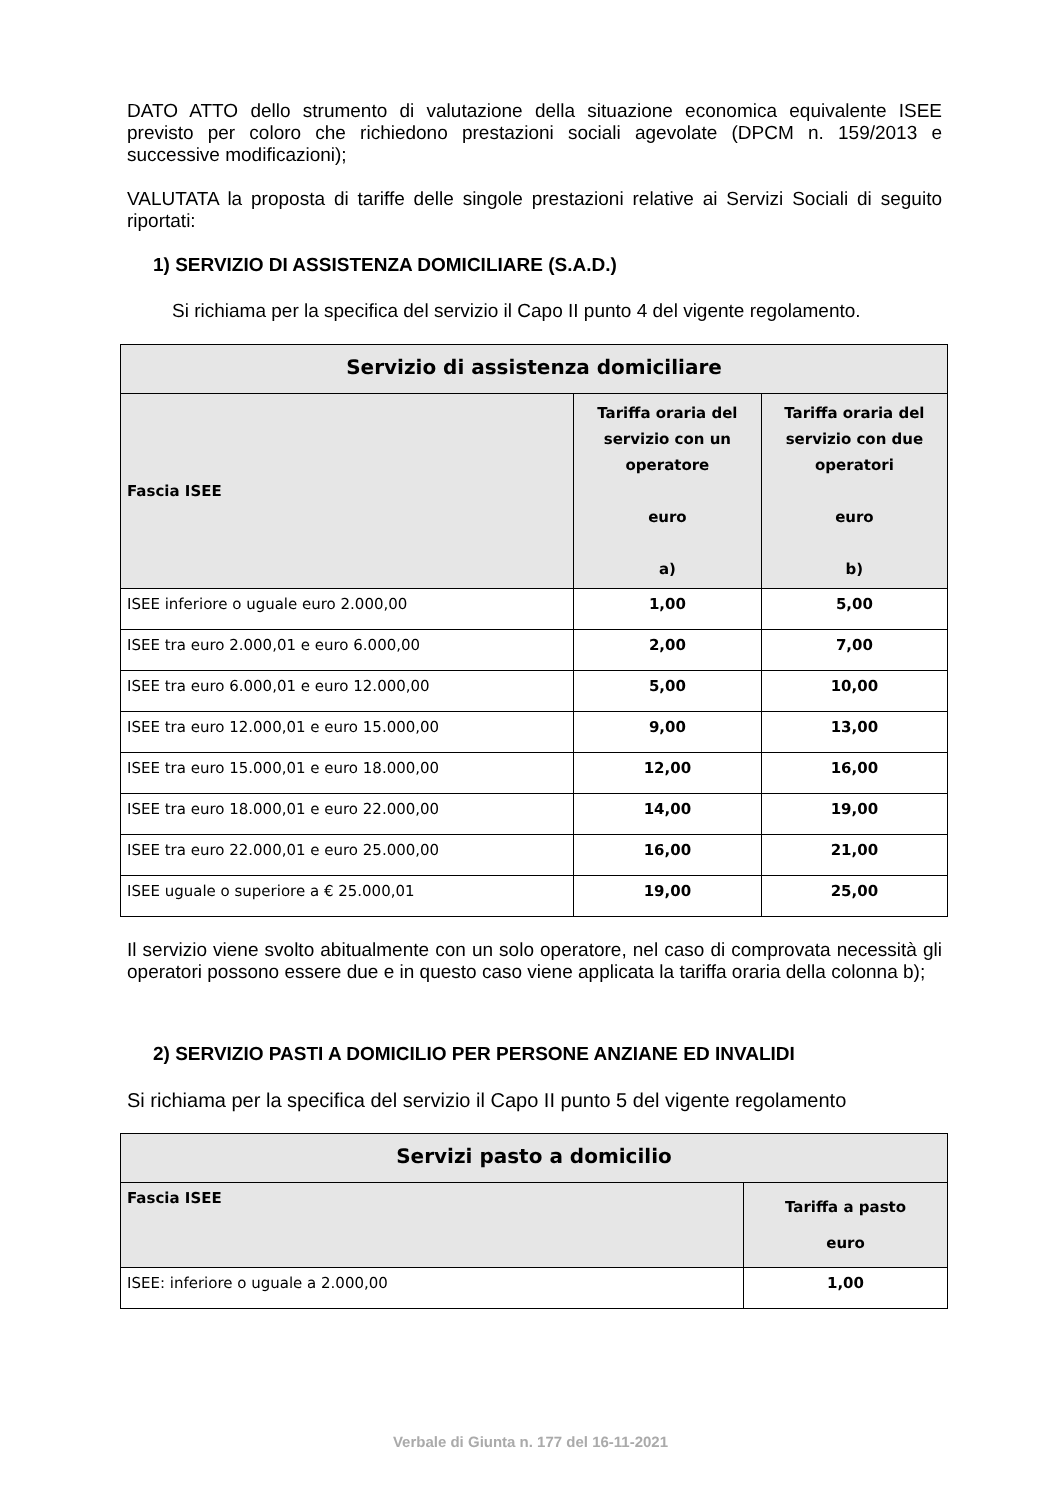DATO ATTO dello strumento di valutazione della situazione economica equivalente ISEE previsto per coloro che richiedono prestazioni sociali agevolate (DPCM n. 159/2013 e successive modificazioni);
VALUTATA la proposta di tariffe delle singole prestazioni relative ai Servizi Sociali di seguito riportati:
1) SERVIZIO DI ASSISTENZA DOMICILIARE (S.A.D.)
Si richiama per la specifica del servizio il Capo II punto 4 del vigente regolamento.
| Servizio di assistenza domiciliare | | |
| --- | --- | --- |
| Fascia ISEE | Tariffa oraria del servizio con un operatore euro a) | Tariffa oraria del servizio con due operatori euro b) |
| ISEE inferiore o uguale euro 2.000,00 | 1,00 | 5,00 |
| ISEE tra euro 2.000,01 e euro 6.000,00 | 2,00 | 7,00 |
| ISEE tra euro 6.000,01 e euro 12.000,00 | 5,00 | 10,00 |
| ISEE tra euro 12.000,01 e euro 15.000,00 | 9,00 | 13,00 |
| ISEE tra euro 15.000,01 e euro 18.000,00 | 12,00 | 16,00 |
| ISEE tra euro 18.000,01 e euro 22.000,00 | 14,00 | 19,00 |
| ISEE tra euro 22.000,01 e euro 25.000,00 | 16,00 | 21,00 |
| ISEE uguale o superiore a € 25.000,01 | 19,00 | 25,00 |
Il servizio viene svolto abitualmente con un solo operatore, nel caso di comprovata necessità gli operatori possono essere due e in questo caso viene applicata la tariffa oraria della colonna b);
2) SERVIZIO PASTI A DOMICILIO PER PERSONE ANZIANE ED INVALIDI
Si richiama per la specifica del servizio il Capo II punto 5 del vigente regolamento
| Servizi pasto a domicilio | |
| --- | --- |
| Fascia ISEE | Tariffa a pasto euro |
| ISEE: inferiore o uguale a 2.000,00 | 1,00 |
Verbale di Giunta n. 177 del 16-11-2021